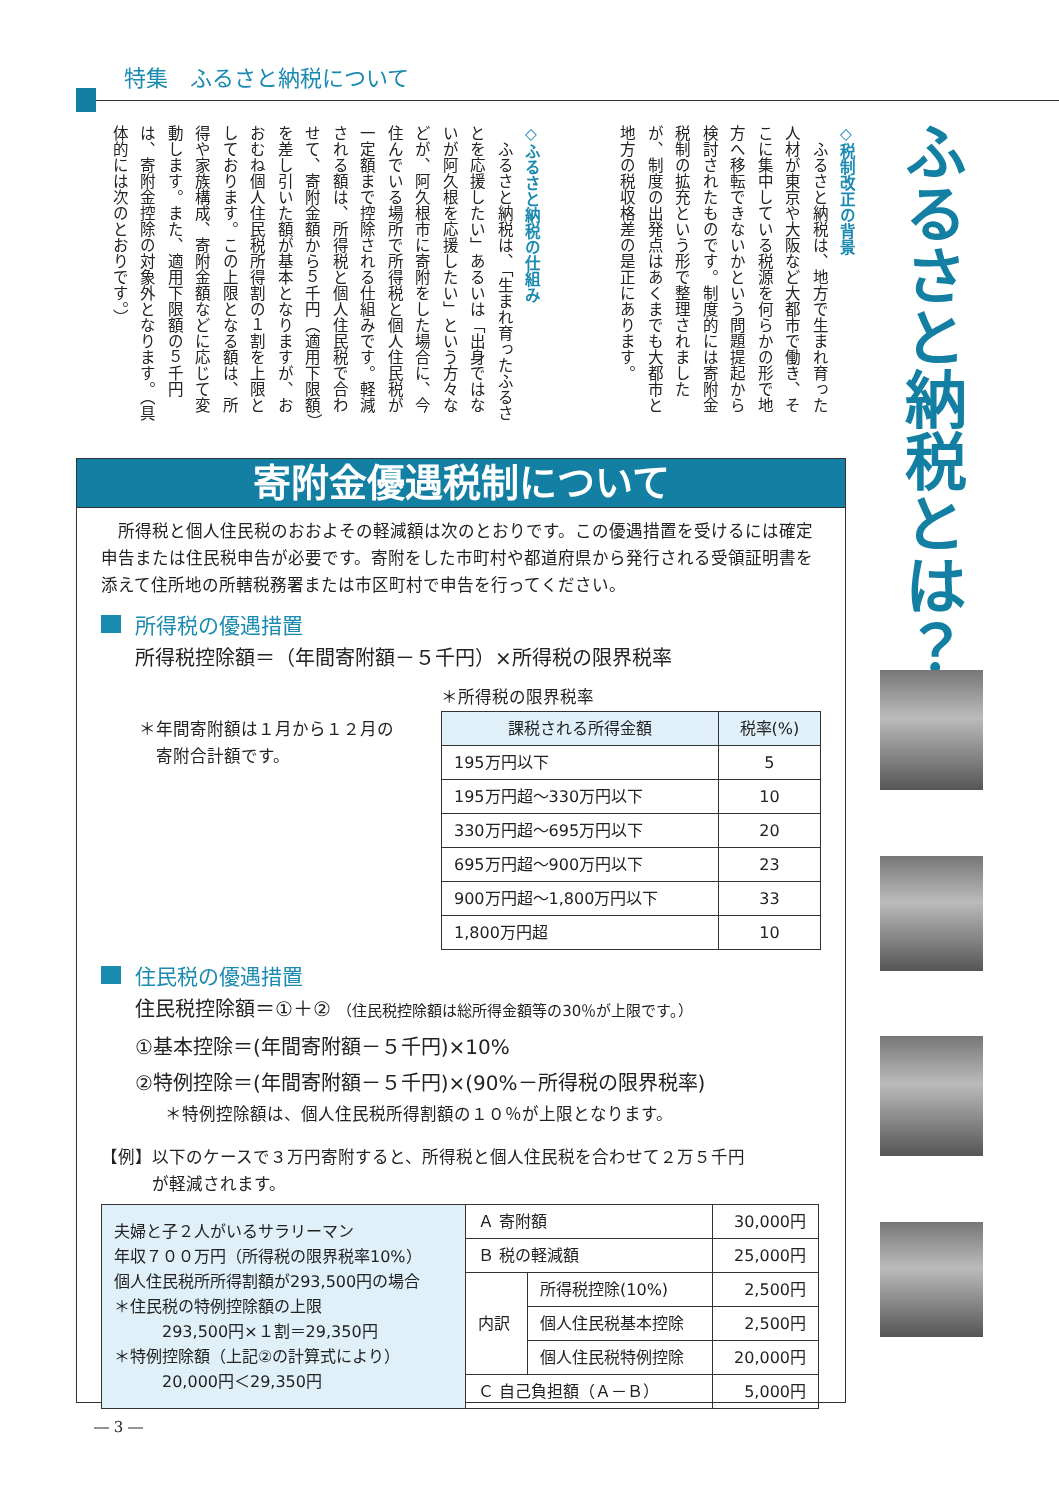特集　ふるさと納税について
ふるさと納税とは？
◇税制改正の背景
　ふるさと納税は、地方で生まれ育った人材が東京や大阪など大都市で働き、そこに集中している税源を何らかの形で地方へ移転できないかという問題提起から検討されたものです。制度的には寄附金税制の拡充という形で整理されましたが、制度の出発点はあくまでも大都市と地方の税収格差の是正にあります。
◇ふるさと納税の仕組み
　ふるさと納税は、「生まれ育ったふるさとを応援したい」あるいは「出身ではないが阿久根を応援したい」という方々などが、阿久根市に寄附をした場合に、今住んでいる場所で所得税と個人住民税が一定額まで控除される仕組みです。軽減される額は、所得税と個人住民税で合わせて、寄附金額から５千円（適用下限額）を差し引いた額が基本となりますが、おおむね個人住民税所得割の１割を上限としております。この上限となる額は、所得や家族構成、寄附金額などに応じて変動します。また、適用下限額の５千円は、寄附金控除の対象外となります。（具体的には次のとおりです。）
寄附金優遇税制について
所得税と個人住民税のおおよその軽減額は次のとおりです。この優遇措置を受けるには確定申告または住民税申告が必要です。寄附をした市町村や都道府県から発行される受領証明書を添えて住所地の所轄税務署または市区町村で申告を行ってください。
所得税の優遇措置
所得税控除額＝（年間寄附額－５千円）×所得税の限界税率
＊年間寄附額は１月から１２月の
　寄附合計額です。
＊所得税の限界税率
| 課税される所得金額 | 税率(%) |
| --- | --- |
| 195万円以下 | 5 |
| 195万円超～330万円以下 | 10 |
| 330万円超～695万円以下 | 20 |
| 695万円超～900万円以下 | 23 |
| 900万円超～1,800万円以下 | 33 |
| 1,800万円超 | 10 |
住民税の優遇措置
住民税控除額＝①＋② （住民税控除額は総所得金額等の30％が上限です。）
①基本控除＝(年間寄附額－５千円)×10%
②特例控除＝(年間寄附額－５千円)×(90%－所得税の限界税率)
＊特例控除額は、個人住民税所得割額の１０％が上限となります。
【例】以下のケースで３万円寄附すると、所得税と個人住民税を合わせて２万５千円
　　　が軽減されます。
| 夫婦と子２人がいるサラリーマン 年収７００万円（所得税の限界税率10%） 個人住民税所所得割額が293,500円の場合 ＊住民税の特例控除額の上限 293,500円×１割＝29,350円 ＊特例控除額（上記②の計算式により） 20,000円＜29,350円 | Ａ 寄附額 | | 30,000円 |
| | Ｂ 税の軽減額 | | 25,000円 |
| | 内訳 | 所得税控除(10%) | 2,500円 |
| | | 個人住民税基本控除 | 2,500円 |
| | | 個人住民税特例控除 | 20,000円 |
| | Ｃ 自己負担額（Ａ－Ｂ） | | 5,000円 |
― 3 ―